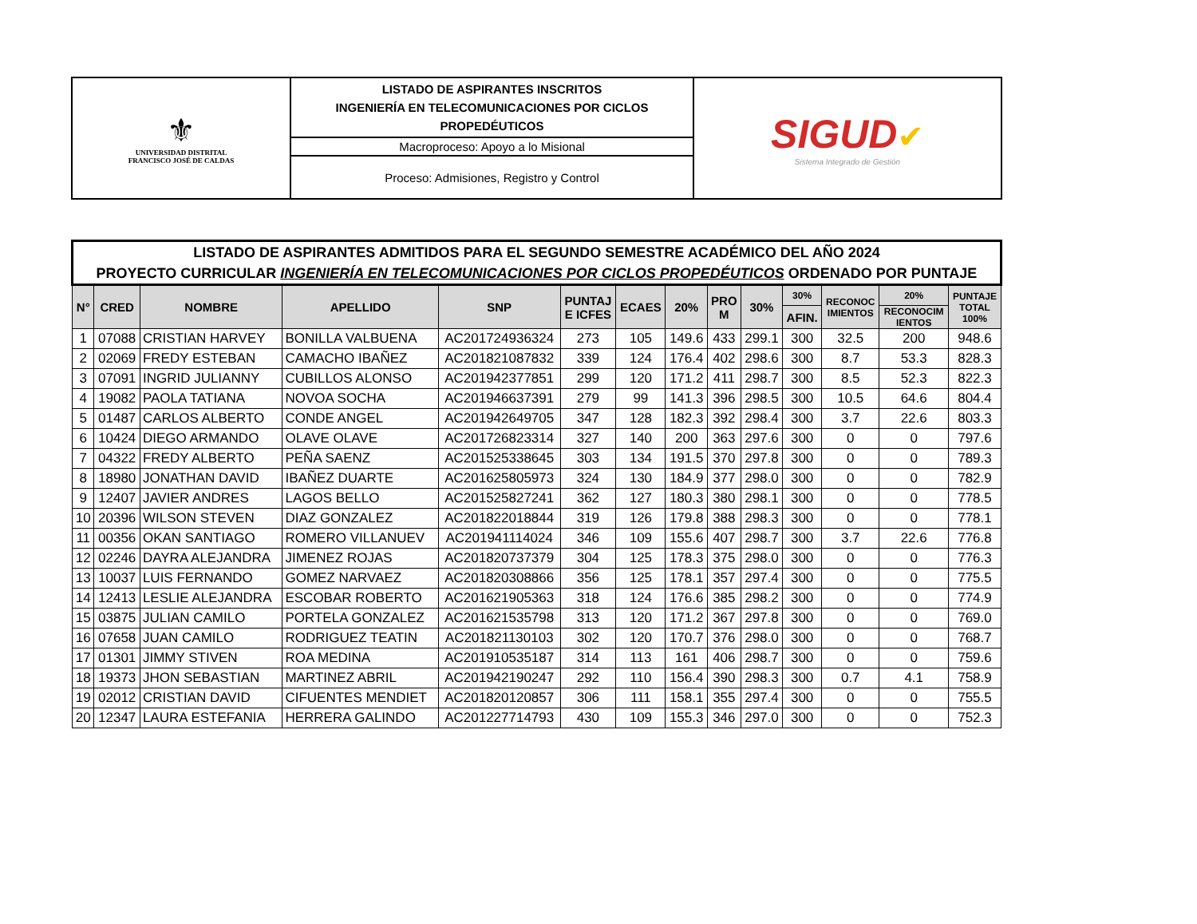| ⚜ UNIVERSIDAD DISTRITAL FRANCISCO JOSÉ DE CALDAS | LISTADO DE ASPIRANTES INSCRITOS INGENIERÍA EN TELECOMUNICACIONES POR CICLOS PROPEDÉUTICOS | SIGUD ✔ Sistema Integrado de Gestión |
| | Macroproceso: Apoyo a lo Misional | |
| | Proceso: Admisiones, Registro y Control | |
| LISTADO DE ASPIRANTES ADMITIDOS PARA EL SEGUNDO SEMESTRE ACADÉMICO DEL AÑO 2024 PROYECTO CURRICULAR INGENIERÍA EN TELECOMUNICACIONES POR CICLOS PROPEDÉUTICOS ORDENADO POR PUNTAJE | | | | | | | | | | | | | |
| --- | --- | --- | --- | --- | --- | --- | --- | --- | --- | --- | --- | --- | --- |
| N° | CRED | NOMBRE | APELLIDO | SNP | PUNTAJ E ICFES | ECAES | 20% | PRO M | 30% | 30% | RECONOC IMIENTOS | 20% | PUNTAJE TOTAL 100% |
| | | | | | | | | | | AFIN. | | RECONOCIM IENTOS | |
| 1 | 07088 | CRISTIAN HARVEY | BONILLA VALBUENA | AC201724936324 | 273 | 105 | 149.6 | 433 | 299.1 | 300 | 32.5 | 200 | 948.6 |
| 2 | 02069 | FREDY ESTEBAN | CAMACHO IBAÑEZ | AC201821087832 | 339 | 124 | 176.4 | 402 | 298.6 | 300 | 8.7 | 53.3 | 828.3 |
| 3 | 07091 | INGRID JULIANNY | CUBILLOS ALONSO | AC201942377851 | 299 | 120 | 171.2 | 411 | 298.7 | 300 | 8.5 | 52.3 | 822.3 |
| 4 | 19082 | PAOLA TATIANA | NOVOA SOCHA | AC201946637391 | 279 | 99 | 141.3 | 396 | 298.5 | 300 | 10.5 | 64.6 | 804.4 |
| 5 | 01487 | CARLOS ALBERTO | CONDE ANGEL | AC201942649705 | 347 | 128 | 182.3 | 392 | 298.4 | 300 | 3.7 | 22.6 | 803.3 |
| 6 | 10424 | DIEGO ARMANDO | OLAVE OLAVE | AC201726823314 | 327 | 140 | 200 | 363 | 297.6 | 300 | 0 | 0 | 797.6 |
| 7 | 04322 | FREDY ALBERTO | PEÑA SAENZ | AC201525338645 | 303 | 134 | 191.5 | 370 | 297.8 | 300 | 0 | 0 | 789.3 |
| 8 | 18980 | JONATHAN DAVID | IBAÑEZ DUARTE | AC201625805973 | 324 | 130 | 184.9 | 377 | 298.0 | 300 | 0 | 0 | 782.9 |
| 9 | 12407 | JAVIER ANDRES | LAGOS BELLO | AC201525827241 | 362 | 127 | 180.3 | 380 | 298.1 | 300 | 0 | 0 | 778.5 |
| 10 | 20396 | WILSON STEVEN | DIAZ GONZALEZ | AC201822018844 | 319 | 126 | 179.8 | 388 | 298.3 | 300 | 0 | 0 | 778.1 |
| 11 | 00356 | OKAN SANTIAGO | ROMERO VILLANUEV | AC201941114024 | 346 | 109 | 155.6 | 407 | 298.7 | 300 | 3.7 | 22.6 | 776.8 |
| 12 | 02246 | DAYRA ALEJANDRA | JIMENEZ ROJAS | AC201820737379 | 304 | 125 | 178.3 | 375 | 298.0 | 300 | 0 | 0 | 776.3 |
| 13 | 10037 | LUIS FERNANDO | GOMEZ NARVAEZ | AC201820308866 | 356 | 125 | 178.1 | 357 | 297.4 | 300 | 0 | 0 | 775.5 |
| 14 | 12413 | LESLIE ALEJANDRA | ESCOBAR ROBERTO | AC201621905363 | 318 | 124 | 176.6 | 385 | 298.2 | 300 | 0 | 0 | 774.9 |
| 15 | 03875 | JULIAN CAMILO | PORTELA GONZALEZ | AC201621535798 | 313 | 120 | 171.2 | 367 | 297.8 | 300 | 0 | 0 | 769.0 |
| 16 | 07658 | JUAN CAMILO | RODRIGUEZ TEATIN | AC201821130103 | 302 | 120 | 170.7 | 376 | 298.0 | 300 | 0 | 0 | 768.7 |
| 17 | 01301 | JIMMY STIVEN | ROA MEDINA | AC201910535187 | 314 | 113 | 161 | 406 | 298.7 | 300 | 0 | 0 | 759.6 |
| 18 | 19373 | JHON SEBASTIAN | MARTINEZ ABRIL | AC201942190247 | 292 | 110 | 156.4 | 390 | 298.3 | 300 | 0.7 | 4.1 | 758.9 |
| 19 | 02012 | CRISTIAN DAVID | CIFUENTES MENDIET | AC201820120857 | 306 | 111 | 158.1 | 355 | 297.4 | 300 | 0 | 0 | 755.5 |
| 20 | 12347 | LAURA ESTEFANIA | HERRERA GALINDO | AC201227714793 | 430 | 109 | 155.3 | 346 | 297.0 | 300 | 0 | 0 | 752.3 |